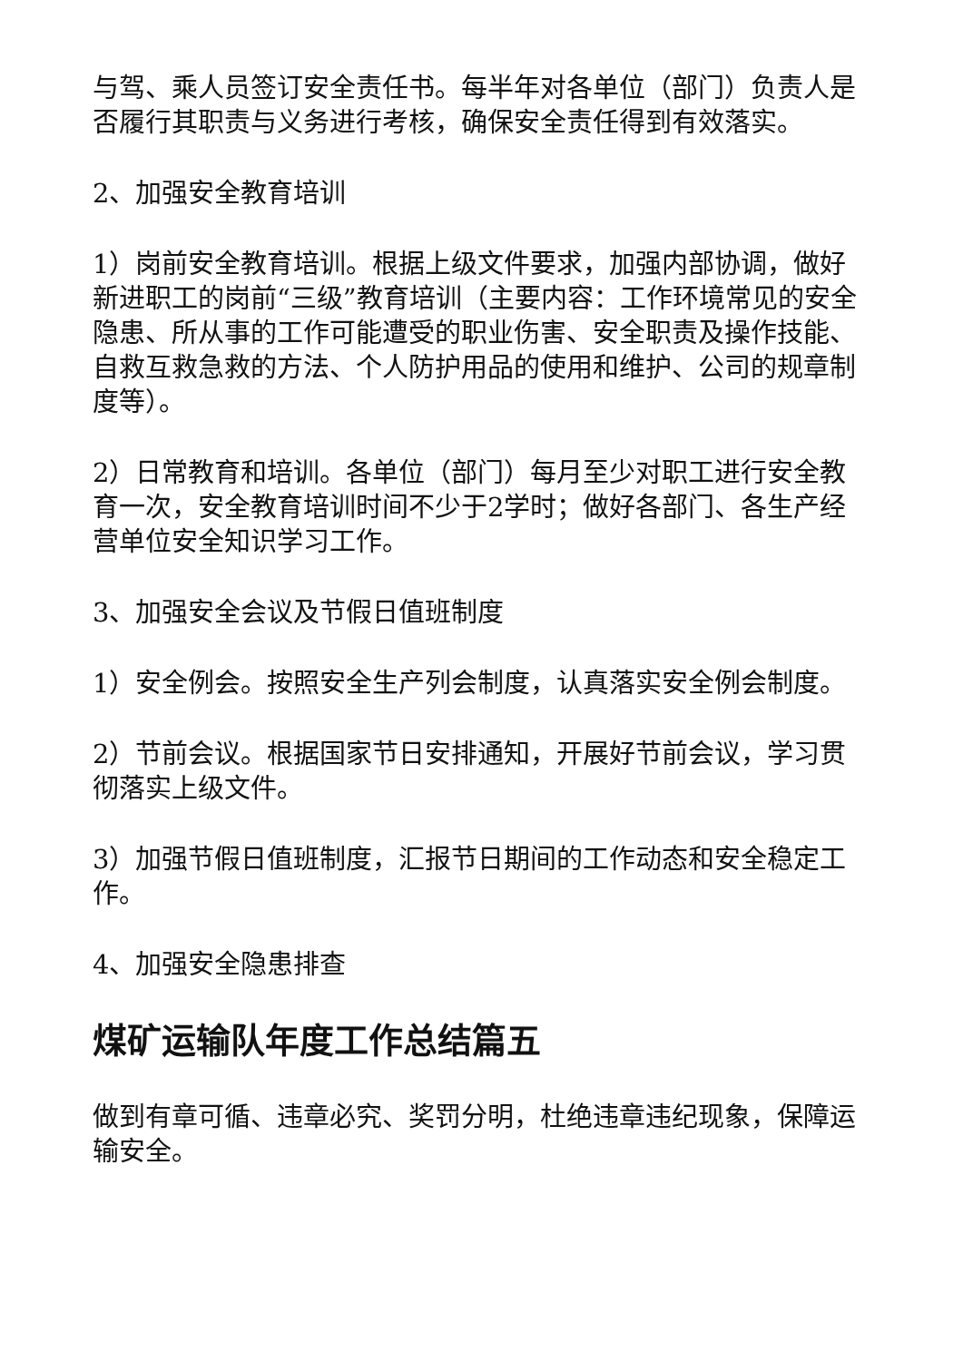与驾、乘人员签订安全责任书。每半年对各单位（部门）负责人是否履行其职责与义务进行考核，确保安全责任得到有效落实。
2、加强安全教育培训
1）岗前安全教育培训。根据上级文件要求，加强内部协调，做好新进职工的岗前“三级”教育培训（主要内容：工作环境常见的安全隐患、所从事的工作可能遭受的职业伤害、安全职责及操作技能、自救互救急救的方法、个人防护用品的使用和维护、公司的规章制度等）。
2）日常教育和培训。各单位（部门）每月至少对职工进行安全教育一次，安全教育培训时间不少于2学时；做好各部门、各生产经营单位安全知识学习工作。
3、加强安全会议及节假日值班制度
1）安全例会。按照安全生产列会制度，认真落实安全例会制度。
2）节前会议。根据国家节日安排通知，开展好节前会议，学习贯彻落实上级文件。
3）加强节假日值班制度，汇报节日期间的工作动态和安全稳定工作。
4、加强安全隐患排查
煤矿运输队年度工作总结篇五
做到有章可循、违章必究、奖罚分明，杜绝违章违纪现象，保障运输安全。